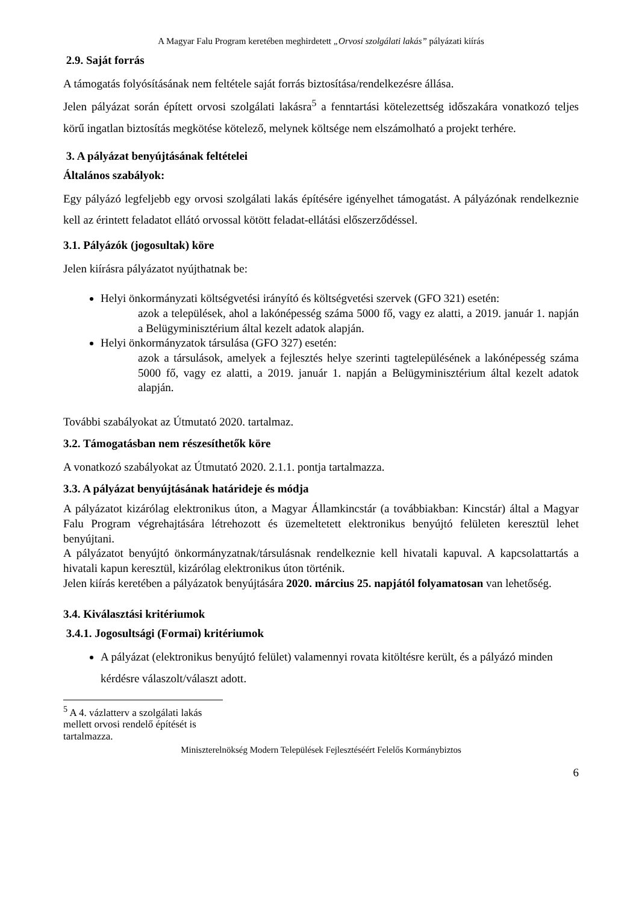A Magyar Falu Program keretében meghirdetett „Orvosi szolgálati lakás” pályázati kiírás
2.9. Saját forrás
A támogatás folyósításának nem feltétele saját forrás biztosítása/rendelkezésre állása.
Jelen pályázat során épített orvosi szolgálati lakásra<sup>5</sup> a fenntartási kötelezettség időszakára vonatkozó teljes körű ingatlan biztosítás megkötése kötelező, melynek költsége nem elszámolható a projekt terhére.
3. A pályázat benyújtásának feltételei
Általános szabályok:
Egy pályázó legfeljebb egy orvosi szolgálati lakás építésére igényelhet támogatást. A pályázónak rendelkeznie kell az érintett feladatot ellátó orvossal kötött feladat-ellátási előszerződéssel.
3.1. Pályázók (jogosultak) köre
Jelen kiírásra pályázatot nyújthatnak be:
Helyi önkormányzati költségvetési irányító és költségvetési szervek (GFO 321) esetén:
azok a települések, ahol a lakónépesség száma 5000 fő, vagy ez alatti, a 2019. január 1. napján a Belügyminisztérium által kezelt adatok alapján.
Helyi önkormányzatok társulása (GFO 327) esetén:
azok a társulások, amelyek a fejlesztés helye szerinti tagtelepülésének a lakónépesség száma 5000 fő, vagy ez alatti, a 2019. január 1. napján a Belügyminisztérium által kezelt adatok alapján.
További szabályokat az Útmutató 2020. tartalmaz.
3.2. Támogatásban nem részesíthetők köre
A vonatkozó szabályokat az Útmutató 2020. 2.1.1. pontja tartalmazza.
3.3. A pályázat benyújtásának határideje és módja
A pályázatot kizárólag elektronikus úton, a Magyar Államkincstár (a továbbiakban: Kincstár) által a Magyar Falu Program végrehajtására létrehozott és üzemeltetett elektronikus benyújtó felületen keresztül lehet benyújtani.
A pályázatot benyújtó önkormányzatnak/társulásnak rendelkeznie kell hivatali kapuval. A kapcsolattartás a hivatali kapun keresztül, kizárólag elektronikus úton történik.
Jelen kiírás keretében a pályázatok benyújtására 2020. március 25. napjától folyamatosan van lehetőség.
3.4. Kiválasztási kritériumok
3.4.1. Jogosultsági (Formai) kritériumok
A pályázat (elektronikus benyújtó felület) valamennyi rovata kitöltésre került, és a pályázó minden kérdésre válaszolt/választ adott.
<sup>5</sup> A 4. vázlatterv a szolgálati lakás mellett orvosi rendelő építését is tartalmazza.
Miniszterelnökség Modern Települések Fejlesztéséért Felelős Kormánybiztos
6